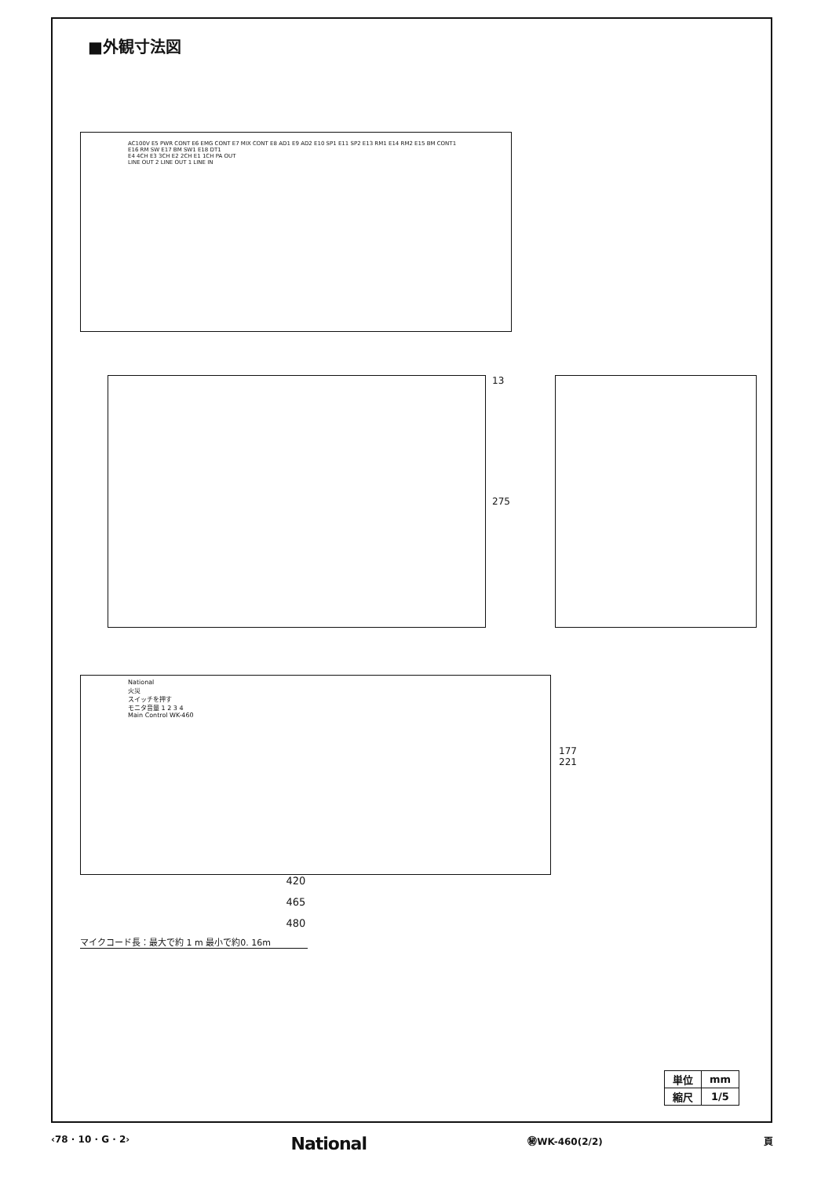■外観寸法図
AC100V E5 PWR CONT E6 EMG CONT E7 MIX CONT E8 AD1 E9 AD2 E10 SP1 E11 SP2 E13 RM1 E14 RM2 E15 BM CONT1 E16 RM SW E17 BM SW1 E18 DT1
E4 4CH E3 3CH E2 2CH E1 1CH PA OUT
LINE OUT 2 LINE OUT 1 LINE IN
13
275
National
火災
スイッチを押す
モニタ音量 1 2 3 4
Main Control WK-460
177 221
420
465
480
マイクコード長：最大で約 1 m 最小で約0. 16m
| 単位 | mm |
| 縮尺 | 1/5 |
‹78 · 10 · G · 2› National ㊙WK-460(2/2) 頁